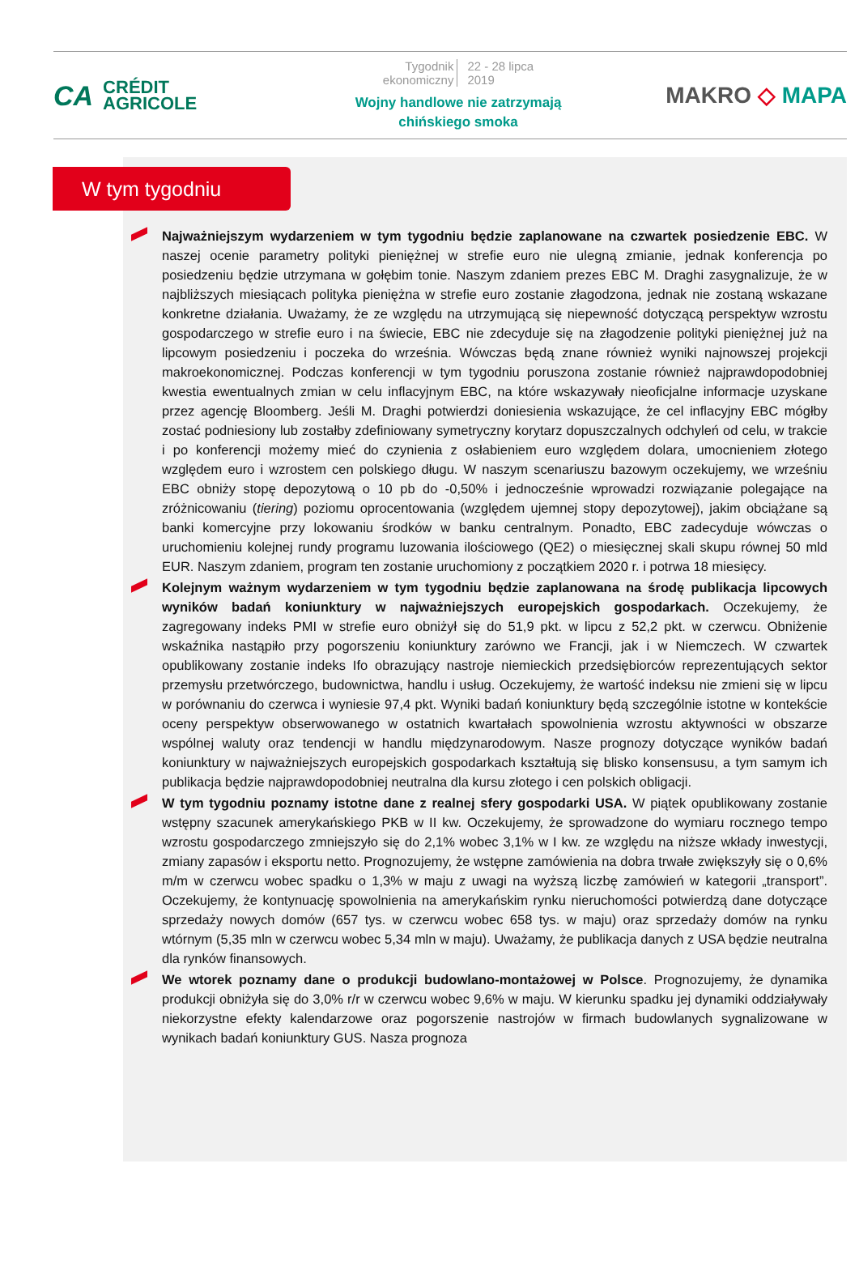CA CRÉDIT
AGRICOLE
Tygodnik
ekonomiczny
22 - 28 lipca
2019
Wojny handlowe nie zatrzymają
chińskiego smoka
MAKRO ◇ MAPA
W tym tygodniu
Najważniejszym wydarzeniem w tym tygodniu będzie zaplanowane na czwartek posiedzenie EBC. W naszej ocenie parametry polityki pieniężnej w strefie euro nie ulegną zmianie, jednak konferencja po posiedzeniu będzie utrzymana w gołębim tonie. Naszym zdaniem prezes EBC M. Draghi zasygnalizuje, że w najbliższych miesiącach polityka pieniężna w strefie euro zostanie złagodzona, jednak nie zostaną wskazane konkretne działania. Uważamy, że ze względu na utrzymującą się niepewność dotyczącą perspektyw wzrostu gospodarczego w strefie euro i na świecie, EBC nie zdecyduje się na złagodzenie polityki pieniężnej już na lipcowym posiedzeniu i poczeka do września. Wówczas będą znane również wyniki najnowszej projekcji makroekonomicznej. Podczas konferencji w tym tygodniu poruszona zostanie również najprawdopodobniej kwestia ewentualnych zmian w celu inflacyjnym EBC, na które wskazywały nieoficjalne informacje uzyskane przez agencję Bloomberg. Jeśli M. Draghi potwierdzi doniesienia wskazujące, że cel inflacyjny EBC mógłby zostać podniesiony lub zostałby zdefiniowany symetryczny korytarz dopuszczalnych odchyleń od celu, w trakcie i po konferencji możemy mieć do czynienia z osłabieniem euro względem dolara, umocnieniem złotego względem euro i wzrostem cen polskiego długu. W naszym scenariuszu bazowym oczekujemy, we wrześniu EBC obniży stopę depozytową o 10 pb do -0,50% i jednocześnie wprowadzi rozwiązanie polegające na zróżnicowaniu (tiering) poziomu oprocentowania (względem ujemnej stopy depozytowej), jakim obciążane są banki komercyjne przy lokowaniu środków w banku centralnym. Ponadto, EBC zadecyduje wówczas o uruchomieniu kolejnej rundy programu luzowania ilościowego (QE2) o miesięcznej skali skupu równej 50 mld EUR. Naszym zdaniem, program ten zostanie uruchomiony z początkiem 2020 r. i potrwa 18 miesięcy.
Kolejnym ważnym wydarzeniem w tym tygodniu będzie zaplanowana na środę publikacja lipcowych wyników badań koniunktury w najważniejszych europejskich gospodarkach. Oczekujemy, że zagregowany indeks PMI w strefie euro obniżył się do 51,9 pkt. w lipcu z 52,2 pkt. w czerwcu. Obniżenie wskaźnika nastąpiło przy pogorszeniu koniunktury zarówno we Francji, jak i w Niemczech. W czwartek opublikowany zostanie indeks Ifo obrazujący nastroje niemieckich przedsiębiorców reprezentujących sektor przemysłu przetwórczego, budownictwa, handlu i usług. Oczekujemy, że wartość indeksu nie zmieni się w lipcu w porównaniu do czerwca i wyniesie 97,4 pkt. Wyniki badań koniunktury będą szczególnie istotne w kontekście oceny perspektyw obserwowanego w ostatnich kwartałach spowolnienia wzrostu aktywności w obszarze wspólnej waluty oraz tendencji w handlu międzynarodowym. Nasze prognozy dotyczące wyników badań koniunktury w najważniejszych europejskich gospodarkach kształtują się blisko konsensusu, a tym samym ich publikacja będzie najprawdopodobniej neutralna dla kursu złotego i cen polskich obligacji.
W tym tygodniu poznamy istotne dane z realnej sfery gospodarki USA. W piątek opublikowany zostanie wstępny szacunek amerykańskiego PKB w II kw. Oczekujemy, że sprowadzone do wymiaru rocznego tempo wzrostu gospodarczego zmniejszyło się do 2,1% wobec 3,1% w I kw. ze względu na niższe wkłady inwestycji, zmiany zapasów i eksportu netto. Prognozujemy, że wstępne zamówienia na dobra trwałe zwiększyły się o 0,6% m/m w czerwcu wobec spadku o 1,3% w maju z uwagi na wyższą liczbę zamówień w kategorii „transport”. Oczekujemy, że kontynuację spowolnienia na amerykańskim rynku nieruchomości potwierdzą dane dotyczące sprzedaży nowych domów (657 tys. w czerwcu wobec 658 tys. w maju) oraz sprzedaży domów na rynku wtórnym (5,35 mln w czerwcu wobec 5,34 mln w maju). Uważamy, że publikacja danych z USA będzie neutralna dla rynków finansowych.
We wtorek poznamy dane o produkcji budowlano-montażowej w Polsce. Prognozujemy, że dynamika produkcji obniżyła się do 3,0% r/r w czerwcu wobec 9,6% w maju. W kierunku spadku jej dynamiki oddziaływały niekorzystne efekty kalendarzowe oraz pogorszenie nastrojów w firmach budowlanych sygnalizowane w wynikach badań koniunktury GUS. Nasza prognoza